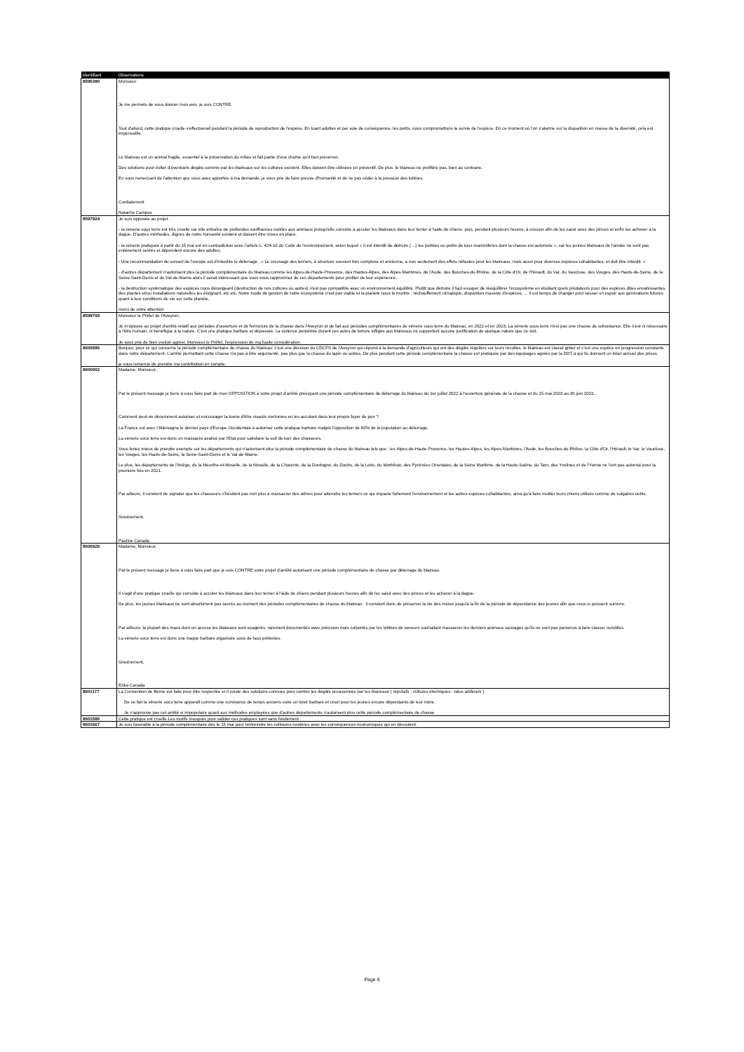| Identifiant | Observations |
| --- | --- |
| 8596380 | Monsieur Je me permets de vous donner mon avis: je suis CONTRE. Tout d'abord, cette pratique cruelle s'effectuerait pendant la période de reproduction de l'espèce. En tuant adultes et par voie de conséquence, les petits, nous compromettons la survie de l'espèce. En ce moment où l'on s'alarme sur la disparition en masse de la diversité, cela est impensable. Le blaireau est un animal fragile, essentiel à la préservation du milieu et fait partie d'une chaîne qu'il faut préserver. Des solutions pour éviter d'éventuels dégâts commis par les blaireaux sur les cultures existent. Elles doivent être utilisées en préventif. De plus, le blaireau ne prolifère pas, bien au contraire. En vous remerciant de l'attention que vous avez apportée à ma demande, je vous prie de faire preuve d'humanité et de ne pas céder à la pression des lobbies. Cordialement Natacha Campos |
| 8597924 | Je suis opposée au projet : - la vénerie sous terre est très cruelle car elle entraîne de profondes souffrances inutiles aux animaux puisqu'elle consiste à acculer les blaireaux dans leur terrier à l'aide de chiens, puis, pendant plusieurs heures, à creuser afin de les saisir avec des pinces et enfin les achever à la dague. D'autres méthodes, dignes de notre humanité existent et doivent être mises en place. - la vénerie pratiquée à partir du 15 mai est en contradiction avec l'article L. 424-10 du Code de l'environnement, selon lequel « il est interdit de détruire (…) les portées ou petits de tous mammifères dont la chasse est autorisée », car les jeunes blaireaux de l'année ne sont pas entièrement sevrés et dépendent encore des adultes. - Une recommandation du conseil de l'europe est d'interdire le déterrage : « Le creusage des terriers, à structure souvent très complexe et ancienne, a non seulement des effets néfastes pour les blaireaux, mais aussi pour diverses espèces cohabitantes, et doit être interdit. » - d'autres département n'autorisent plus la période complémentaire du blaireau comme les Alpes-de-Haute-Provence, des Hautes-Alpes, des Alpes-Maritimes, de l'Aude, des Bouches-du-Rhône, de la Côte d'Or, de l'Hérault, du Var, du Vaucluse, des Vosges, des Hauts-de-Seine, de la Seine-Saint-Denis et du Val-de-Marne alors il serait intéressant que vous vous rapprochiez de ces départements pour profiter de leur expérience. - la destruction systématique des espèces nous dérangeant (destruction de nos cultures ou autres) n'est pas compatible avec un environnement équilibré. Plutôt que détruire il faut essayer de rééquilibrer l'écosystème en étudiant quels prédateurs pour des espèces dites envahissantes, des plantes et/ou installations naturelles les éloignant, etc etc. Notre mode de gestion de notre écosystème n'est pas viable et la planète nous le montre : réchauffement climatique, disparition massive d'espèces, ... Il est temps de changer pour laisser un espoir aux générations futures quant à leur conditions de vie sur cette planète. merci de votre attention |
| 8598799 | Monsieur le Préfet de l'Aveyron, Je m'oppose au projet d'arrêté relatif aux périodes d'ouverture et de fermeture de la chasse dans l'Aveyron et de fait aux périodes complémentaires de vénerie sous terre du blaireau, en 2022 et en 2023. La vénerie sous terre n'est pas une chasse de subsistance. Elle n'est ni nécessaire à l'être humain, ni bénéfique à la nature. C'est une pratique barbare et dépassée. La violence perpétrée durant ces actes de torture infligés aux blaireaux ne supportent aucune justification de quelque nature que ce soit. Je vous prie de bien vouloir agréer, Monsieur le Préfet, l'expression de ma haute considération. |
| 8600586 | Bonjour, pour ce qui concerne la période complémentaire de chasse du blaireau: c'est une décision du CDCFS de l'Aveyron qui répond à la demande d'agriculteurs qui ont des dégâts réguliers sur leurs récoltes. le blaireau est classé gibier et c'est une espèce en progression constante dans notre département. L'arrêté permettant cette chasse n'a pas à être argumenté, pas plus que la chasse du lapin ou autres. De plus pendant cette période complémentaire la chasse est pratiquée par des équipages agréés par la DDT à qui Ils donnent un bilan annuel des prises. je vous remercie de prendre ma contribution en compte. |
| 8600902 | Madame, Monsieur, Par le présent message je tiens à vous faire part de mon OPPOSITION à votre projet d'arrêté prévoyant une période complémentaire de déterrage du blaireau du 1er juillet 2022 à l'ouverture générale de la chasse et du 15 mai 2023 au 30 juin 2023.. Comment peut-on décemment autoriser et encourager la tuerie d'être vivants nocturnes en les acculant dans leur propre foyer de jour ? La France est avec l'Allemagne le dernier pays d'Europe Occidentale à autoriser cette pratique barbare malgré l'opposition de 83% de la population au déterrage. La vénerie sous terre est donc un massacre avalisé par l'Etat pour satisfaire la soif de tuer des chasseurs. Vous feriez mieux de prendre exemple sur les départements qui n'autorisent plus la période complémentaire de chasse du blaireau tels que : les Alpes-de-Haute-Provence, les Hautes-Alpes, les Alpes-Maritimes, l'Aude, les Bouches-du-Rhône, la Côte d'Or, l'Hérault, le Var, le Vaucluse, les Vosges, les Hauts-de-Seine, la Seine-Saint-Denis et le Val-de-Marne. Le plus, les départements de l'Ariège, de la Meurthe-et-Moselle, de la Moselle, de la Charente, de la Dordogne, du Doubs, de la Loire, du Morbihan, des Pyrénées Orientales, de la Seine Maritime, de la Haute-Saône, du Tarn, des Yvelines et de l'Yonne ne l'ont pas autorisé pour la première fois en 2021. Par ailleurs, il convient de signaler que les chasseurs n'hésitent pas non plus à massacrer des arbres pour atteindre les terriers ce qui impacte fortement l'environnement et les autres espèces cohabitantes, ainsi qu'à faire mutiler leurs chiens utilisés comme de vulgaires outils. Sincèrement, Pauline Canada |
| 8600926 | Madame, Monsieur, Par le présent message je tiens à vous faire part que je suis CONTRE votre projet d'arrêté autorisant une période complémentaire de chasse par déterrage du blaireau. Il s'agit d'une pratique cruelle qui consiste à acculer les blaireaux dans leur terrier à l'aide de chiens pendant plusieurs heures afin de les saisir avec des pinces et les achever à la dague. De plus, les jeunes blaireaux ne sont absolument pas sevrés au moment des périodes complémentaires de chasse du blaireau : il convient donc de préserver la vie des mères jusqu'à la fin de la période de dépendance des jeunes afin que ceux-ci puissent survivre. Par ailleurs, la plupart des maux dont on accuse les blaireaux sont exagérés, rarement documentés avec précision mais colportés par les lobbies de veneurs souhaitant massacrer les derniers animaux sauvages qu'ils ne sont pas parvenus à faire classer nuisibles. La vénerie sous terre est donc une traque barbare organisée sous de faux prétextes. Sincèrement, Erika Canada |
| 8601177 | La Convention de Berne est faite pour être respectée et il existe des solutions connues pour contrer les dégâts occasionnés par les blaireaux ( répulsifs - clôtures électriques - talus artificiels ) De ce fait la vénerie sous terre apparaît comme une survivance de temps anciens voire un loisir barbare et cruel pour les jeunes encore dépendants de leur mère. Je n'approuve pas cet arrêté si impopulaire quant aux méthodes employées que d'autres départements n'autorisent plus cette période complémentaire de chasse |
| 8601586 | Cette pratique est cruelle.Les motifs invoqués pour valider ces pratiques sont sans fondement . |
| 8601667 | Je suis favorable à la période complémentaire dès le 15 mai pour restreindre les collisions routières avec les conséquences économiques qui en découlent. |
Page 6